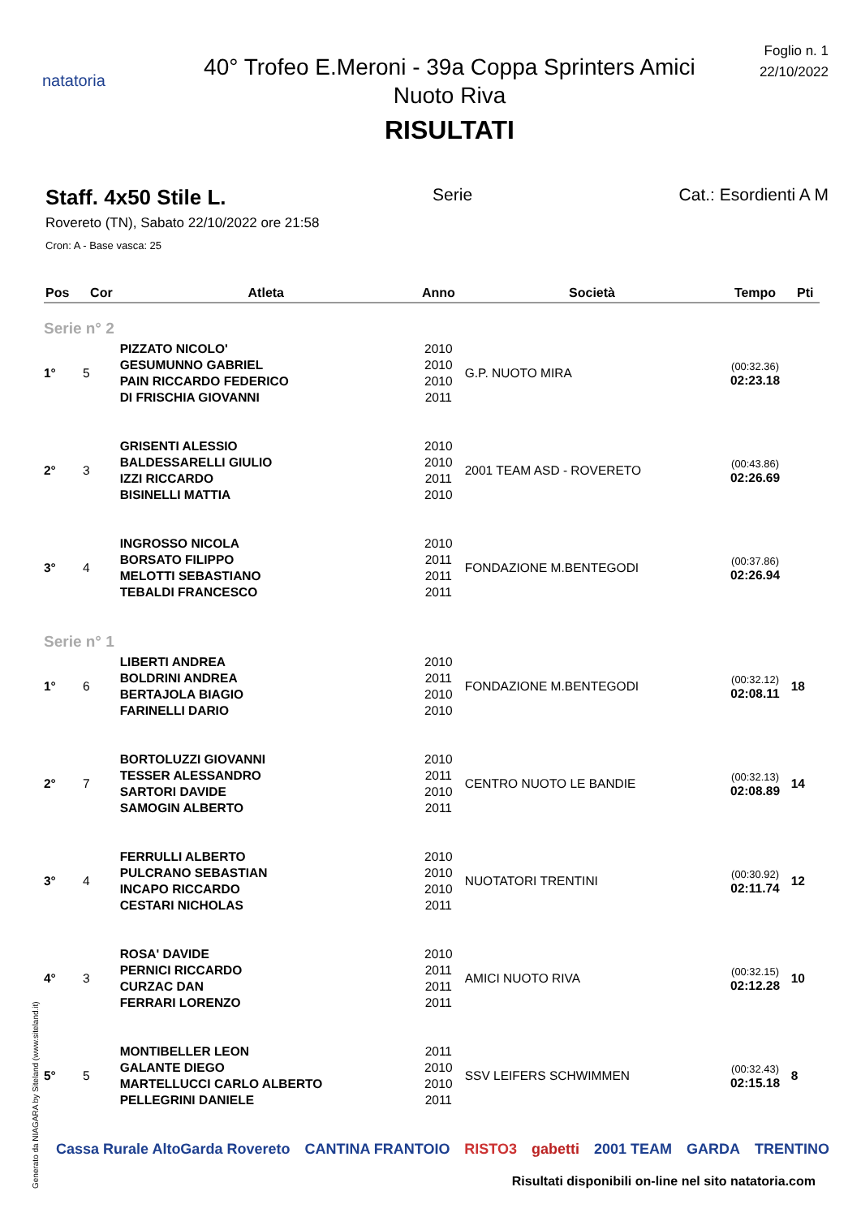natatoria
40° Trofeo E.Meroni - 39a Coppa Sprinters Amici
Nuoto Riva
RISULTATI
Foglio n. 1
22/10/2022
Staff. 4x50 Stile L. Serie Cat.: Esordienti A M
Rovereto (TN), Sabato 22/10/2022 ore 21:58
Cron: A - Base vasca: 25
| Pos | Cor | Atleta | Anno | Società | Tempo | Pti |
| --- | --- | --- | --- | --- | --- | --- |
| Serie n° 2 | | | | | | |
| 1° | 5 | PIZZATO NICOLO' GESUMUNNO GABRIEL PAIN RICCARDO FEDERICO DI FRISCHIA GIOVANNI | 2010 2010 2010 2011 | G.P. NUOTO MIRA | (00:32.36) 02:23.18 | |
| 2° | 3 | GRISENTI ALESSIO BALDESSARELLI GIULIO IZZI RICCARDO BISINELLI MATTIA | 2010 2010 2011 2010 | 2001 TEAM ASD - ROVERETO | (00:43.86) 02:26.69 | |
| 3° | 4 | INGROSSO NICOLA BORSATO FILIPPO MELOTTI SEBASTIANO TEBALDI FRANCESCO | 2010 2011 2011 2011 | FONDAZIONE M.BENTEGODI | (00:37.86) 02:26.94 | |
| Serie n° 1 | | | | | | |
| 1° | 6 | LIBERTI ANDREA BOLDRINI ANDREA BERTAJOLA BIAGIO FARINELLI DARIO | 2010 2011 2010 2010 | FONDAZIONE M.BENTEGODI | (00:32.12) 02:08.11 | 18 |
| 2° | 7 | BORTOLUZZI GIOVANNI TESSER ALESSANDRO SARTORI DAVIDE SAMOGIN ALBERTO | 2010 2011 2010 2011 | CENTRO NUOTO LE BANDIE | (00:32.13) 02:08.89 | 14 |
| 3° | 4 | FERRULLI ALBERTO PULCRANO SEBASTIAN INCAPO RICCARDO CESTARI NICHOLAS | 2010 2010 2010 2011 | NUOTATORI TRENTINI | (00:30.92) 02:11.74 | 12 |
| 4° | 3 | ROSA' DAVIDE PERNICI RICCARDO CURZAC DAN FERRARI LORENZO | 2010 2011 2011 2011 | AMICI NUOTO RIVA | (00:32.15) 02:12.28 | 10 |
| 5° | 5 | MONTIBELLER LEON GALANTE DIEGO MARTELLUCCI CARLO ALBERTO PELLEGRINI DANIELE | 2011 2010 2010 2011 | SSV LEIFERS SCHWIMMEN | (00:32.43) 02:15.18 | 8 |
Cassa Rurale AltoGarda Rovereto CANTINA FRANTOIO RISTO3 gabetti 2001 TEAM GARDA TRENTINO
Risultati disponibili on-line nel sito natatoria.com
Generato da NIAGARA by Siteland (www.siteland.it)